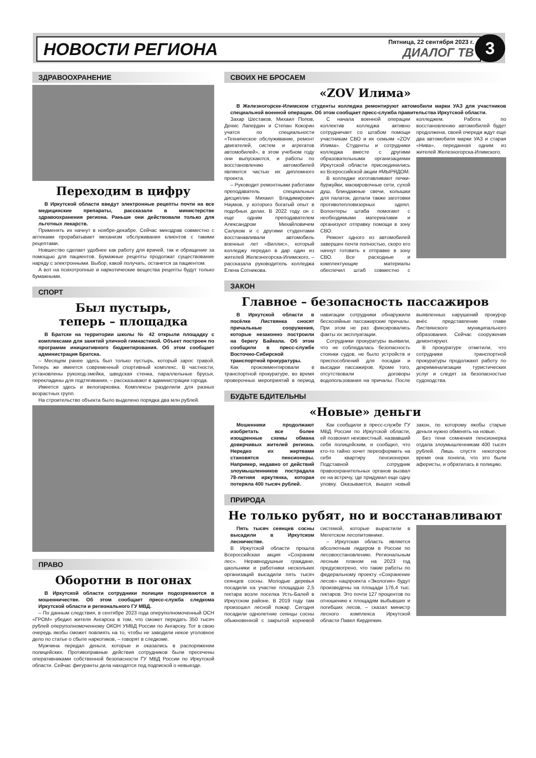НОВОСТИ РЕГИОНА
Пятница, 22 сентября 2023 г.
ДИАЛОГ ТВ
3
ЗДРАВООХРАНЕНИЕ
Переходим в цифру
В Иркутской области введут электронные рецепты почти на все медицинские препараты, рассказали в министерстве здравоохранения региона. Раньше они действовали только для льготных лекарств.
Применять их начнут в ноябре-декабре. Сейчас минздрав совместно с аптеками прорабатывает механизм обслуживания клиентов с такими рецептами.
Новшество сделает удобнее как работу для врачей, так и обращение за помощью для пациентов. Бумажные рецепты продолжат существование наряду с электронными. Выбор, какой получать, останется за пациентом.
А вот на психотропные и наркотические вещества рецепты будут только бумажными.
СПОРТ
Был пустырь,
теперь – площадка
В Братске на территории школы № 42 открыли площадку с комплексами для занятий уличной гимнастикой. Объект построен по программе инициативного бюджетирования. Об этом сообщает администрация Братска.
– Месяцем ранее здесь был только пустырь, который зарос травой. Теперь же имеется современный спортивный комплекс. В частности, установлены рукоход-змейка, шведская стенка, параллельные брусья, перекладины для подтягивания, – рассказывают в администрации города.
Имеется здесь и велопарковка. Комплексы разделили для разных возрастных групп.
На строительство объекта было выделено порядка два млн рублей.
ПРАВО
Оборотни в погонах
В Иркутской области сотрудники полиции подозреваются в мошенничестве. Об этом сообщает пресс-служба следкома Иркутской области и регионального ГУ МВД.
– По данным следствия, в сентябре 2023 года оперуполномоченный ОСН «ГРОМ» убедил жителя Ангарска в том, что сможет передать 350 тысяч рублей оперуполномоченному ОКОН УМВД России по Ангарску. Тот в свою очередь якобы сможет повлиять на то, чтобы не заводили некое уголовное дело по статье о сбыте наркотиков, – говорят в следкоме.
Мужчина передал деньги, которые и оказались в распоряжении полицейских. Противоправные действия сотрудников были пресечены оперативниками собственной безопасности ГУ МВД России по Иркутской области. Сейчас фигуранты дела находятся под подпиской о невыезде.
СВОИХ НЕ БРОСАЕМ
«ZOV Илима»
В Железногорске-Илимском студенты колледжа ремонтируют автомобили марки УАЗ для участников специальной военной операции. Об этом сообщает пресс-служба правительства Иркутской области.
Захар Шестаков, Михаил Попов, Денис Лапердин и Степан Кокорин учатся по специальности «Техническое обслуживание, ремонт двигателей, систем и агрегатов автомобилей», в этом учебном году они выпускаются, и работы по восстановлению автомобилей являются частью их дипломного проекта.
– Руководит ремонтными работами преподаватель специальных дисциплин Михаил Владимирович Наумов, у которого богатый опыт в подобных делах. В 2022 году он с еще одним преподавателем Александром Михайловичем Салуком и с другими студентами восстанавливали автомобиль военных лет «Виллис», который колледжу передал в дар один из жителей Железногорска-Илимского, – рассказала руководитель колледжа Елена Сотникова.
С начала военной операции коллектив колледжа активно сотрудничает со штабом помощи участникам СВО и их семьям «ZOV Илима». Студенты и сотрудники колледжа вместе с другими образовательными организациями Иркутской области присоединились ко Всероссийской акции #МЫРЯДОМ.
В колледже изготавливают печки-буржуйки, маскировочные сети, сухой душ, блиндажные свечи, колышки для палаток, делали также заготовки противотепловизорных одеял. Волонтеры штаба помогают с необходимыми материалами и организуют отправку помощи в зону СВО.
Ремонт одного из автомобилей завершен почти полностью, скоро его начнут готовить к отправке в зону СВО. Все расходные и комплектующие материалы обеспечил штаб совместно с колледжем. Работа по восстановлению автомобилей будет продолжена, своей очереди ждут еще два автомобиля марки УАЗ и старая «Нива», переданная одним из жителей Железногорска-Илимского.
ЗАКОН
Главное – безопасность пассажиров
В Иркутской области в посёлке Листвянка сносят причальные сооружения, которые незаконно построили на берегу Байкала. Об этом сообщили в пресс-службе Восточно-Сибирской транспортной прокуратуры.
Как прокомментировали в транспортной прокуратуре, во время проверочных мероприятий в период навигации сотрудники обнаружили бесхозяйные пассажирские причалы. При этом не раз фиксировались факты их эксплуатации.
Сотрудники прокуратуры выявили, что не соблюдалась безопасность стоянки судов, не было устройств и приспособлений для посадки и высадки пассажиров. Кроме того, отсутствовали договоры водопользования на причалы. После выявленных нарушений прокурор внёс представление главе Листвянского муниципального образования. Сейчас сооружения демонтируют.
В прокуратуре отметили, что сотрудники транспортной прокуратуры продолжают работу по декриминализации туристических услуг и следят за безопасностью судоходства.
БУДЬТЕ БДИТЕЛЬНЫ
«Новые» деньги
Мошенники продолжают изобретать все более изощренные схемы обмана доверчивых жителей региона. Нередко их жертвами становятся пенсионеры. Например, недавно от действий злоумышленников пострадала 78-летняя иркутянка, которая потеряла 400 тысяч рублей.
Как сообщили в пресс-службе ГУ МВД России по Иркутской области, ей позвонил неизвестный, назвавший себя полицейским, и сообщил, что кто-то тайно хочет переоформить на себя квартиру пенсионерки. Подставной сотрудник правоохранительных органов вызвал ее на встречу, где придумал еще одну уловку. Оказывается, вышел новый закон, по которому якобы старые деньги нужно обменять на новые.
Без тени сомнения пенсионерка отдала злоумышленникам 400 тысяч рублей. Лишь спустя некоторое время она поняла, что это были аферисты, и обратилась в полицию.
ПРИРОДА
Не только рубят, но и восстанавливают
Пять тысяч сеянцев сосны высадили в Иркутском лесничестве.
В Иркутской области прошла Всероссийская акция «Сохраним лес». Неравнодушные граждане, школьники и работники нескольких организаций высадили пять тысяч сеянцев сосны. Молодые деревья посадили на участке площадью 2,5 гектара возле поселка Усть-Балей в Иркутском районе. В 2019 году там произошел лесной пожар. Сегодня посадили однолетние сеянцы сосны обыкновенной с закрытой корневой системой, которые вырастили в Мегетском лесопитомнике.
– Иркутская область является абсолютным лидером в России по лесовосстановлению. Региональным лесным планом на 2023 год предусмотрено, что такие работы по федеральному проекту «Сохранение лесов» нацпроекта «Экология» будут произведены на площади 176,4 тыс. гектаров. Это почти 127 процентов по отношению к площадям выбывших и погибших лесов, – сказал министр лесного комплекса Иркутской области Павел Кирдяпкин.